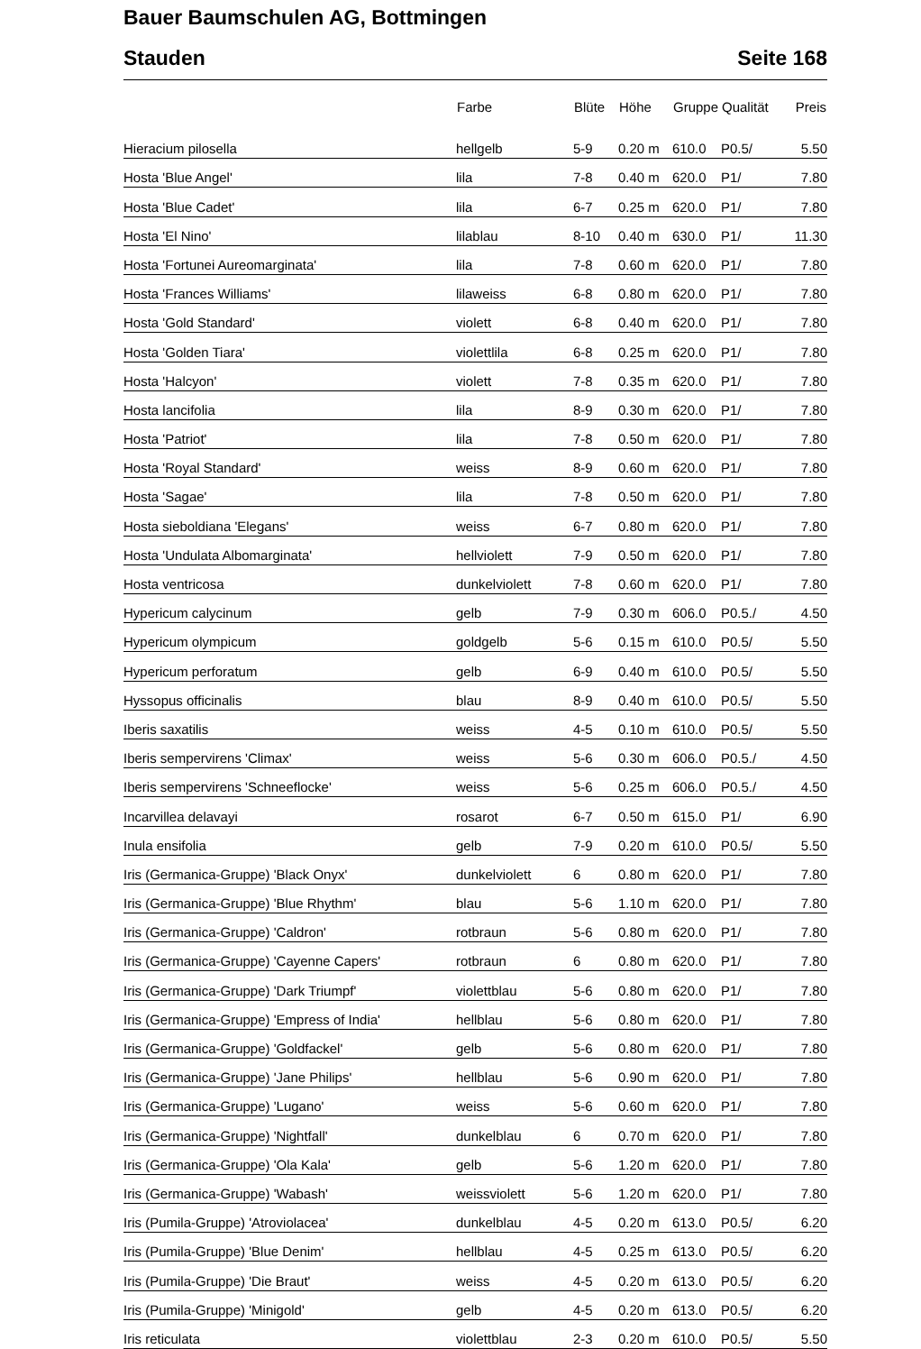Bauer Baumschulen AG, Bottmingen
Stauden Seite 168
| | Farbe | Blüte | Höhe | Gruppe | Qualität | Preis |
| --- | --- | --- | --- | --- | --- | --- |
| Hieracium pilosella | hellgelb | 5-9 | 0.20 m | 610.0 | P0.5/ | 5.50 |
| Hosta 'Blue Angel' | lila | 7-8 | 0.40 m | 620.0 | P1/ | 7.80 |
| Hosta 'Blue Cadet' | lila | 6-7 | 0.25 m | 620.0 | P1/ | 7.80 |
| Hosta 'El Nino' | lilablau | 8-10 | 0.40 m | 630.0 | P1/ | 11.30 |
| Hosta 'Fortunei Aureomarginata' | lila | 7-8 | 0.60 m | 620.0 | P1/ | 7.80 |
| Hosta 'Frances Williams' | lilaweiss | 6-8 | 0.80 m | 620.0 | P1/ | 7.80 |
| Hosta 'Gold Standard' | violett | 6-8 | 0.40 m | 620.0 | P1/ | 7.80 |
| Hosta 'Golden Tiara' | violettlila | 6-8 | 0.25 m | 620.0 | P1/ | 7.80 |
| Hosta 'Halcyon' | violett | 7-8 | 0.35 m | 620.0 | P1/ | 7.80 |
| Hosta lancifolia | lila | 8-9 | 0.30 m | 620.0 | P1/ | 7.80 |
| Hosta 'Patriot' | lila | 7-8 | 0.50 m | 620.0 | P1/ | 7.80 |
| Hosta 'Royal Standard' | weiss | 8-9 | 0.60 m | 620.0 | P1/ | 7.80 |
| Hosta 'Sagae' | lila | 7-8 | 0.50 m | 620.0 | P1/ | 7.80 |
| Hosta sieboldiana 'Elegans' | weiss | 6-7 | 0.80 m | 620.0 | P1/ | 7.80 |
| Hosta 'Undulata Albomarginata' | hellviolett | 7-9 | 0.50 m | 620.0 | P1/ | 7.80 |
| Hosta ventricosa | dunkelviolett | 7-8 | 0.60 m | 620.0 | P1/ | 7.80 |
| Hypericum calycinum | gelb | 7-9 | 0.30 m | 606.0 | P0.5./ | 4.50 |
| Hypericum olympicum | goldgelb | 5-6 | 0.15 m | 610.0 | P0.5/ | 5.50 |
| Hypericum perforatum | gelb | 6-9 | 0.40 m | 610.0 | P0.5/ | 5.50 |
| Hyssopus officinalis | blau | 8-9 | 0.40 m | 610.0 | P0.5/ | 5.50 |
| Iberis saxatilis | weiss | 4-5 | 0.10 m | 610.0 | P0.5/ | 5.50 |
| Iberis sempervirens 'Climax' | weiss | 5-6 | 0.30 m | 606.0 | P0.5./ | 4.50 |
| Iberis sempervirens 'Schneeflocke' | weiss | 5-6 | 0.25 m | 606.0 | P0.5./ | 4.50 |
| Incarvillea delavayi | rosarot | 6-7 | 0.50 m | 615.0 | P1/ | 6.90 |
| Inula ensifolia | gelb | 7-9 | 0.20 m | 610.0 | P0.5/ | 5.50 |
| Iris (Germanica-Gruppe) 'Black Onyx' | dunkelviolett | 6 | 0.80 m | 620.0 | P1/ | 7.80 |
| Iris (Germanica-Gruppe) 'Blue Rhythm' | blau | 5-6 | 1.10 m | 620.0 | P1/ | 7.80 |
| Iris (Germanica-Gruppe) 'Caldron' | rotbraun | 5-6 | 0.80 m | 620.0 | P1/ | 7.80 |
| Iris (Germanica-Gruppe) 'Cayenne Capers' | rotbraun | 6 | 0.80 m | 620.0 | P1/ | 7.80 |
| Iris (Germanica-Gruppe) 'Dark Triumpf' | violettblau | 5-6 | 0.80 m | 620.0 | P1/ | 7.80 |
| Iris (Germanica-Gruppe) 'Empress of India' | hellblau | 5-6 | 0.80 m | 620.0 | P1/ | 7.80 |
| Iris (Germanica-Gruppe) 'Goldfackel' | gelb | 5-6 | 0.80 m | 620.0 | P1/ | 7.80 |
| Iris (Germanica-Gruppe) 'Jane Philips' | hellblau | 5-6 | 0.90 m | 620.0 | P1/ | 7.80 |
| Iris (Germanica-Gruppe) 'Lugano' | weiss | 5-6 | 0.60 m | 620.0 | P1/ | 7.80 |
| Iris (Germanica-Gruppe) 'Nightfall' | dunkelblau | 6 | 0.70 m | 620.0 | P1/ | 7.80 |
| Iris (Germanica-Gruppe) 'Ola Kala' | gelb | 5-6 | 1.20 m | 620.0 | P1/ | 7.80 |
| Iris (Germanica-Gruppe) 'Wabash' | weissviolett | 5-6 | 1.20 m | 620.0 | P1/ | 7.80 |
| Iris (Pumila-Gruppe) 'Atroviolacea' | dunkelblau | 4-5 | 0.20 m | 613.0 | P0.5/ | 6.20 |
| Iris (Pumila-Gruppe) 'Blue Denim' | hellblau | 4-5 | 0.25 m | 613.0 | P0.5/ | 6.20 |
| Iris (Pumila-Gruppe) 'Die Braut' | weiss | 4-5 | 0.20 m | 613.0 | P0.5/ | 6.20 |
| Iris (Pumila-Gruppe) 'Minigold' | gelb | 4-5 | 0.20 m | 613.0 | P0.5/ | 6.20 |
| Iris reticulata | violettblau | 2-3 | 0.20 m | 610.0 | P0.5/ | 5.50 |